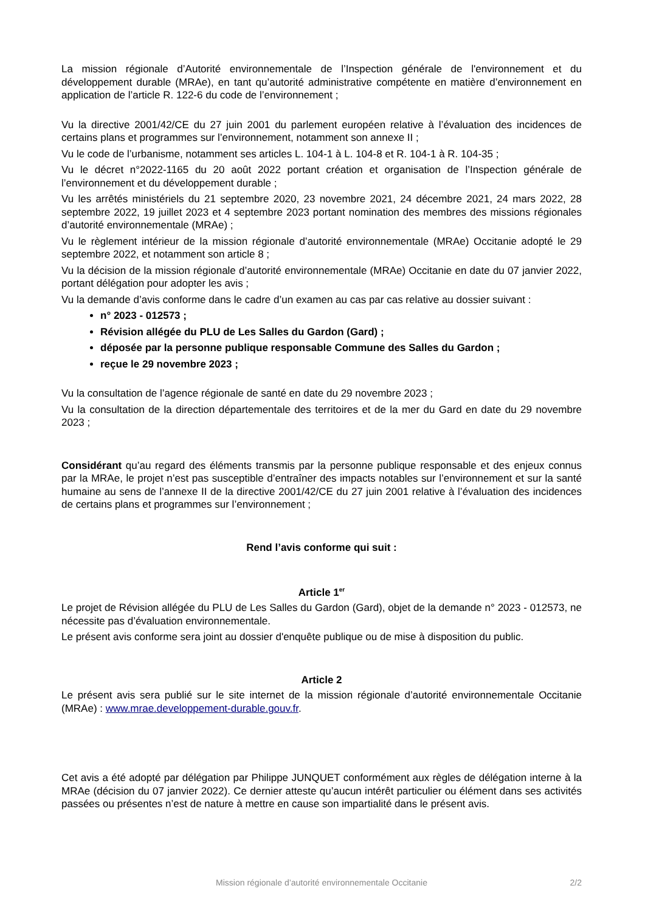La mission régionale d’Autorité environnementale de l’Inspection générale de l'environnement et du développement durable (MRAe), en tant qu’autorité administrative compétente en matière d’environnement en application de l’article R. 122-6 du code de l’environnement ;
Vu la directive 2001/42/CE du 27 juin 2001 du parlement européen relative à l’évaluation des incidences de certains plans et programmes sur l’environnement, notamment son annexe II ;
Vu le code de l’urbanisme, notamment ses articles L. 104-1 à L. 104-8 et R. 104-1 à R. 104-35 ;
Vu le décret n°2022-1165 du 20 août 2022 portant création et organisation de l’Inspection générale de l’environnement et du développement durable ;
Vu les arrêtés ministériels du 21 septembre 2020, 23 novembre 2021, 24 décembre 2021, 24 mars 2022, 28 septembre 2022, 19 juillet 2023 et 4 septembre 2023 portant nomination des membres des missions régionales d’autorité environnementale (MRAe) ;
Vu le règlement intérieur de la mission régionale d’autorité environnementale (MRAe) Occitanie adopté le 29 septembre 2022, et notamment son article 8 ;
Vu la décision de la mission régionale d’autorité environnementale (MRAe) Occitanie en date du 07 janvier 2022, portant délégation pour adopter les avis ;
Vu la demande d’avis conforme dans le cadre d’un examen au cas par cas relative au dossier suivant :
n° 2023 - 012573 ;
Révision allégée du PLU de Les Salles du Gardon (Gard) ;
déposée par la personne publique responsable Commune des Salles du Gardon ;
reçue le 29 novembre 2023 ;
Vu la consultation de l’agence régionale de santé en date du 29 novembre 2023 ;
Vu la consultation de la direction départementale des territoires et de la mer du Gard en date du 29 novembre 2023 ;
Considérant qu’au regard des éléments transmis par la personne publique responsable et des enjeux connus par la MRAe, le projet n’est pas susceptible d’entraîner des impacts notables sur l’environnement et sur la santé humaine au sens de l’annexe II de la directive 2001/42/CE du 27 juin 2001 relative à l’évaluation des incidences de certains plans et programmes sur l’environnement ;
Rend l’avis conforme qui suit :
Article 1<sup>er</sup>
Le projet de Révision allégée du PLU de Les Salles du Gardon (Gard), objet de la demande n° 2023 - 012573, ne nécessite pas d’évaluation environnementale.
Le présent avis conforme sera joint au dossier d'enquête publique ou de mise à disposition du public.
Article 2
Le présent avis sera publié sur le site internet de la mission régionale d’autorité environnementale Occitanie (MRAe) : www.mrae.developpement-durable.gouv.fr.
Cet avis a été adopté par délégation par Philippe JUNQUET conformément aux règles de délégation interne à la MRAe (décision du 07 janvier 2022). Ce dernier atteste qu’aucun intérêt particulier ou élément dans ses activités passées ou présentes n’est de nature à mettre en cause son impartialité dans le présent avis.
Mission régionale d’autorité environnementale Occitanie
2/2